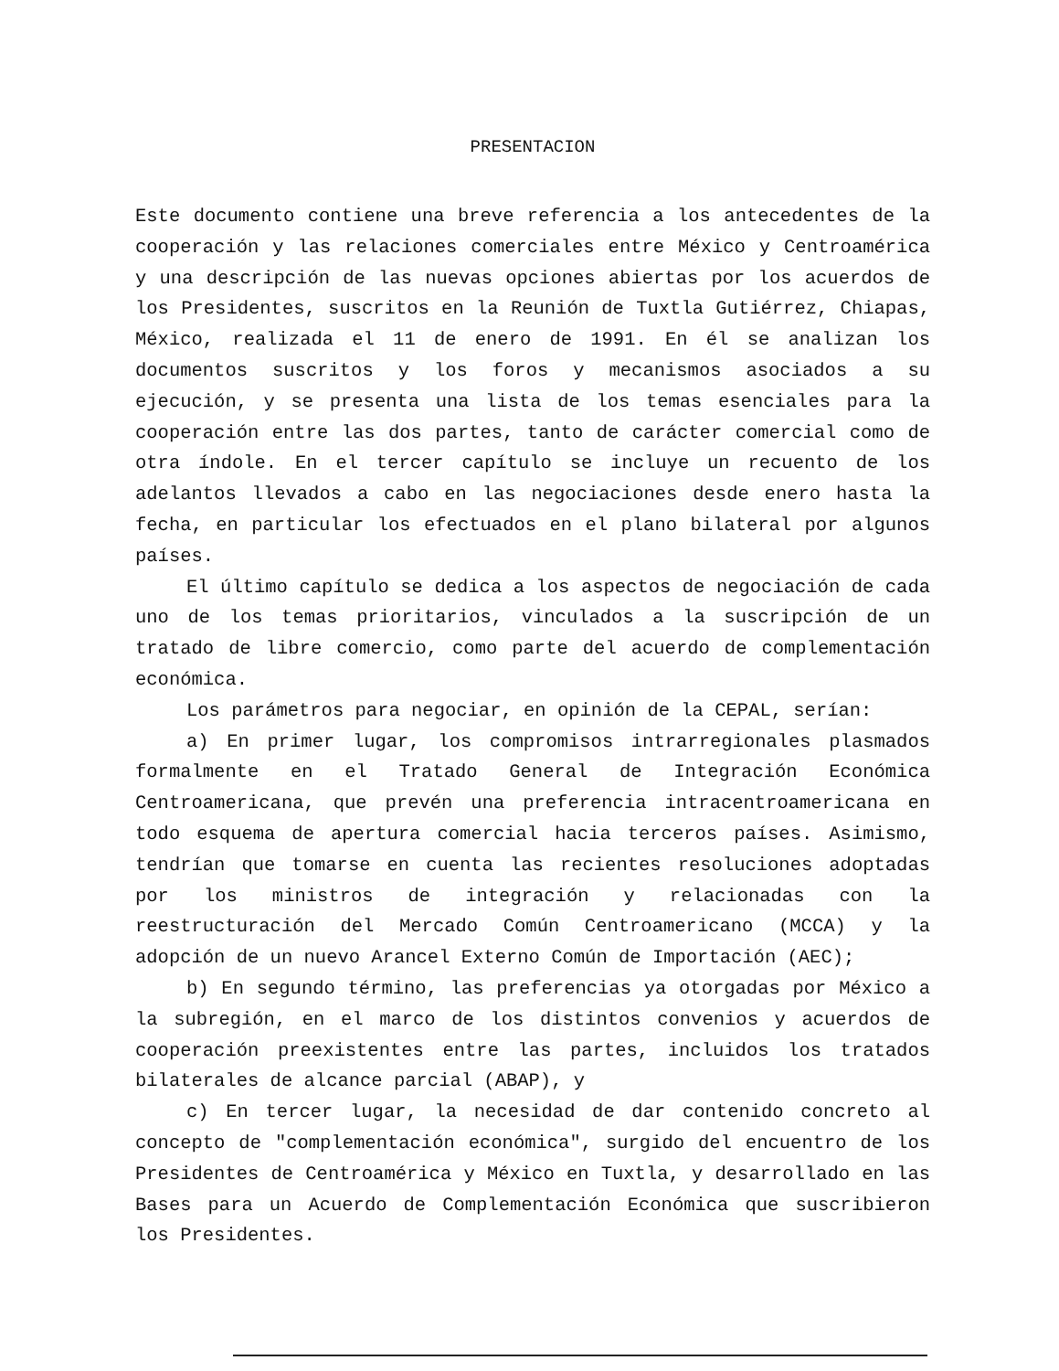PRESENTACION
Este documento contiene una breve referencia a los antecedentes de la cooperación y las relaciones comerciales entre México y Centroamérica y una descripción de las nuevas opciones abiertas por los acuerdos de los Presidentes, suscritos en la Reunión de Tuxtla Gutiérrez, Chiapas, México, realizada el 11 de enero de 1991. En él se analizan los documentos suscritos y los foros y mecanismos asociados a su ejecución, y se presenta una lista de los temas esenciales para la cooperación entre las dos partes, tanto de carácter comercial como de otra índole. En el tercer capítulo se incluye un recuento de los adelantos llevados a cabo en las negociaciones desde enero hasta la fecha, en particular los efectuados en el plano bilateral por algunos países.
El último capítulo se dedica a los aspectos de negociación de cada uno de los temas prioritarios, vinculados a la suscripción de un tratado de libre comercio, como parte del acuerdo de complementación económica.
Los parámetros para negociar, en opinión de la CEPAL, serían:
a) En primer lugar, los compromisos intrarregionales plasmados formalmente en el Tratado General de Integración Económica Centroamericana, que prevén una preferencia intracentroamericana en todo esquema de apertura comercial hacia terceros países. Asimismo, tendrían que tomarse en cuenta las recientes resoluciones adoptadas por los ministros de integración y relacionadas con la reestructuración del Mercado Común Centroamericano (MCCA) y la adopción de un nuevo Arancel Externo Común de Importación (AEC);
b) En segundo término, las preferencias ya otorgadas por México a la subregión, en el marco de los distintos convenios y acuerdos de cooperación preexistentes entre las partes, incluidos los tratados bilaterales de alcance parcial (ABAP), y
c) En tercer lugar, la necesidad de dar contenido concreto al concepto de "complementación económica", surgido del encuentro de los Presidentes de Centroamérica y México en Tuxtla, y desarrollado en las Bases para un Acuerdo de Complementación Económica que suscribieron los Presidentes.